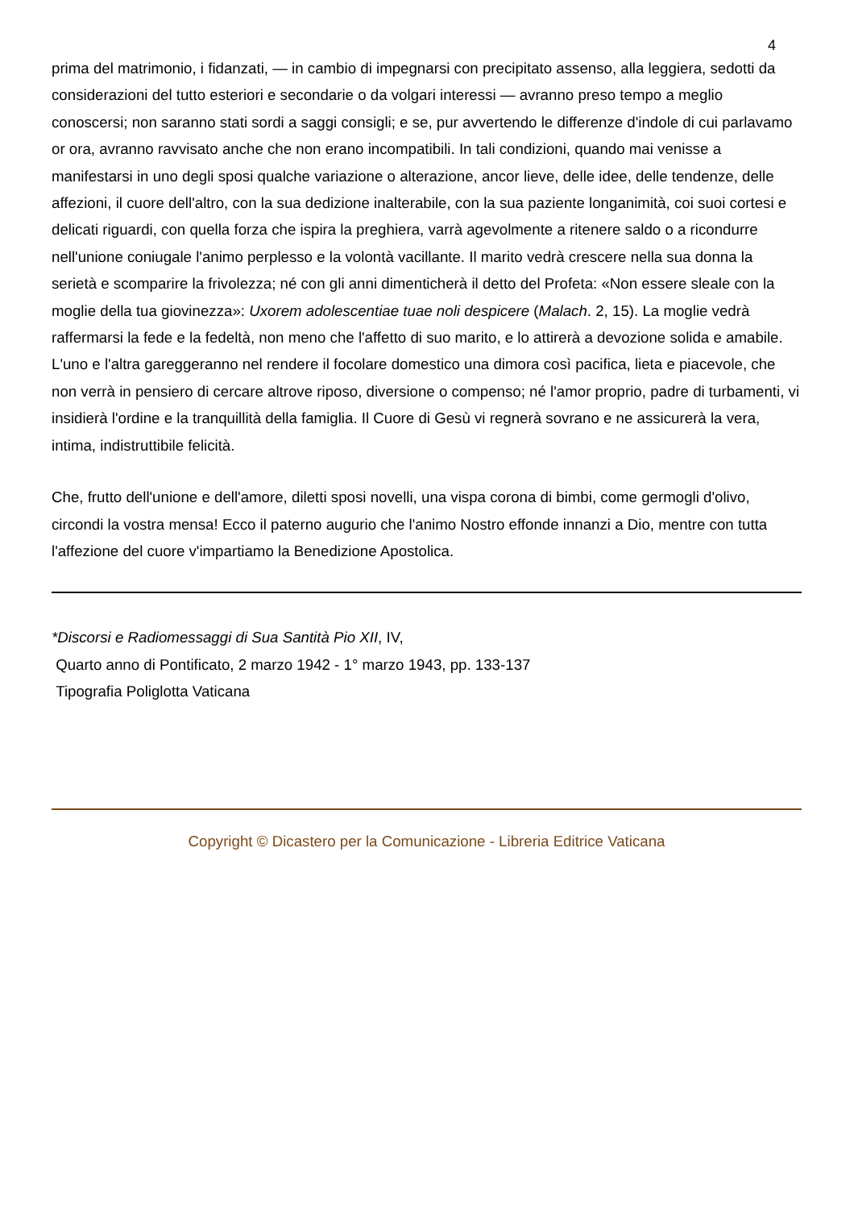4
prima del matrimonio, i fidanzati, — in cambio di impegnarsi con precipitato assenso, alla leggiera, sedotti da considerazioni del tutto esteriori e secondarie o da volgari interessi — avranno preso tempo a meglio conoscersi; non saranno stati sordi a saggi consigli; e se, pur avvertendo le differenze d'indole di cui parlavamo or ora, avranno ravvisato anche che non erano incompatibili. In tali condizioni, quando mai venisse a manifestarsi in uno degli sposi qualche variazione o alterazione, ancor lieve, delle idee, delle tendenze, delle affezioni, il cuore dell'altro, con la sua dedizione inalterabile, con la sua paziente longanimità, coi suoi cortesi e delicati riguardi, con quella forza che ispira la preghiera, varrà agevolmente a ritenere saldo o a ricondurre nell'unione coniugale l'animo perplesso e la volontà vacillante. Il marito vedrà crescere nella sua donna la serietà e scomparire la frivolezza; né con gli anni dimenticherà il detto del Profeta: «Non essere sleale con la moglie della tua giovinezza»: Uxorem adolescentiae tuae noli despicere (Malach. 2, 15). La moglie vedrà raffermarsi la fede e la fedeltà, non meno che l'affetto di suo marito, e lo attirerà a devozione solida e amabile. L'uno e l'altra gareggeranno nel rendere il focolare domestico una dimora così pacifica, lieta e piacevole, che non verrà in pensiero di cercare altrove riposo, diversione o compenso; né l'amor proprio, padre di turbamenti, vi insidierà l'ordine e la tranquillità della famiglia. Il Cuore di Gesù vi regnerà sovrano e ne assicurerà la vera, intima, indistruttibile felicità.
Che, frutto dell'unione e dell'amore, diletti sposi novelli, una vispa corona di bimbi, come germogli d'olivo, circondi la vostra mensa! Ecco il paterno augurio che l'animo Nostro effonde innanzi a Dio, mentre con tutta l'affezione del cuore v'impartiamo la Benedizione Apostolica.
*Discorsi e Radiomessaggi di Sua Santità Pio XII, IV,
Quarto anno di Pontificato, 2 marzo 1942 - 1° marzo 1943, pp. 133-137
Tipografia Poliglotta Vaticana
Copyright © Dicastero per la Comunicazione - Libreria Editrice Vaticana